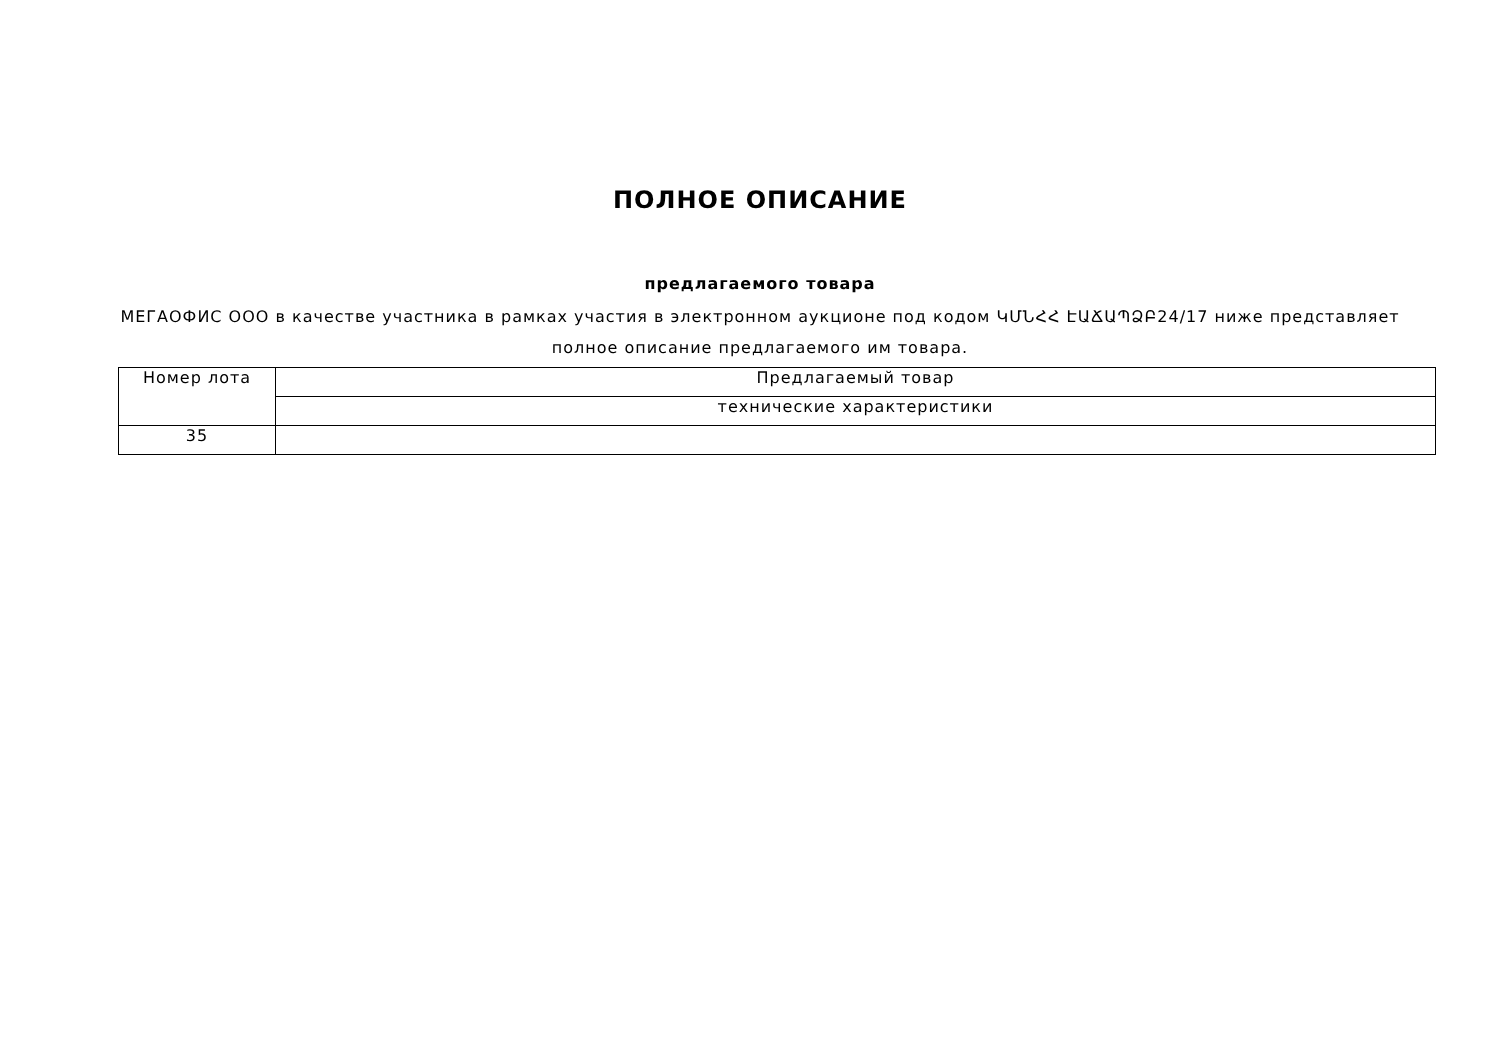ПОЛНОЕ ОПИСАНИЕ
предлагаемого товара
МЕГАОФИС ООО в качестве участника в рамках участия в электронном аукционе под кодом ԿՄՆՀՀ ԷԱՃԱՊՁԲ24/17 ниже представляет полное описание предлагаемого им товара.
| Номер лота | Предлагаемый товар |
| | технические характеристики |
| 35 | |